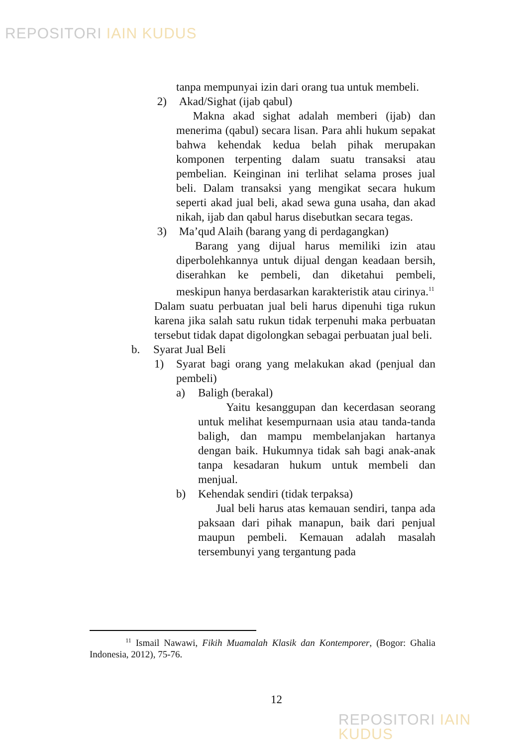REPOSITORI IAIN KUDUS
tanpa mempunyai izin dari orang tua untuk membeli.
2) Akad/Sighat (ijab qabul)
Makna akad sighat adalah memberi (ijab) dan menerima (qabul) secara lisan. Para ahli hukum sepakat bahwa kehendak kedua belah pihak merupakan komponen terpenting dalam suatu transaksi atau pembelian. Keinginan ini terlihat selama proses jual beli. Dalam transaksi yang mengikat secara hukum seperti akad jual beli, akad sewa guna usaha, dan akad nikah, ijab dan qabul harus disebutkan secara tegas.
3) Ma’qud Alaih (barang yang di perdagangkan)
Barang yang dijual harus memiliki izin atau diperbolehkannya untuk dijual dengan keadaan bersih, diserahkan ke pembeli, dan diketahui pembeli, meskipun hanya berdasarkan karakteristik atau cirinya.<sup>11</sup>
Dalam suatu perbuatan jual beli harus dipenuhi tiga rukun karena jika salah satu rukun tidak terpenuhi maka perbuatan tersebut tidak dapat digolongkan sebagai perbuatan jual beli.
b. Syarat Jual Beli
1) Syarat bagi orang yang melakukan akad (penjual dan pembeli)
a) Baligh (berakal)
Yaitu kesanggupan dan kecerdasan seorang untuk melihat kesempurnaan usia atau tanda-tanda baligh, dan mampu membelanjakan hartanya dengan baik. Hukumnya tidak sah bagi anak-anak tanpa kesadaran hukum untuk membeli dan menjual.
b) Kehendak sendiri (tidak terpaksa)
Jual beli harus atas kemauan sendiri, tanpa ada paksaan dari pihak manapun, baik dari penjual maupun pembeli. Kemauan adalah masalah tersembunyi yang tergantung pada
<sup>11</sup> Ismail Nawawi, Fikih Muamalah Klasik dan Kontemporer, (Bogor: Ghalia Indonesia, 2012), 75-76.
12
REPOSITORI IAIN KUDUS